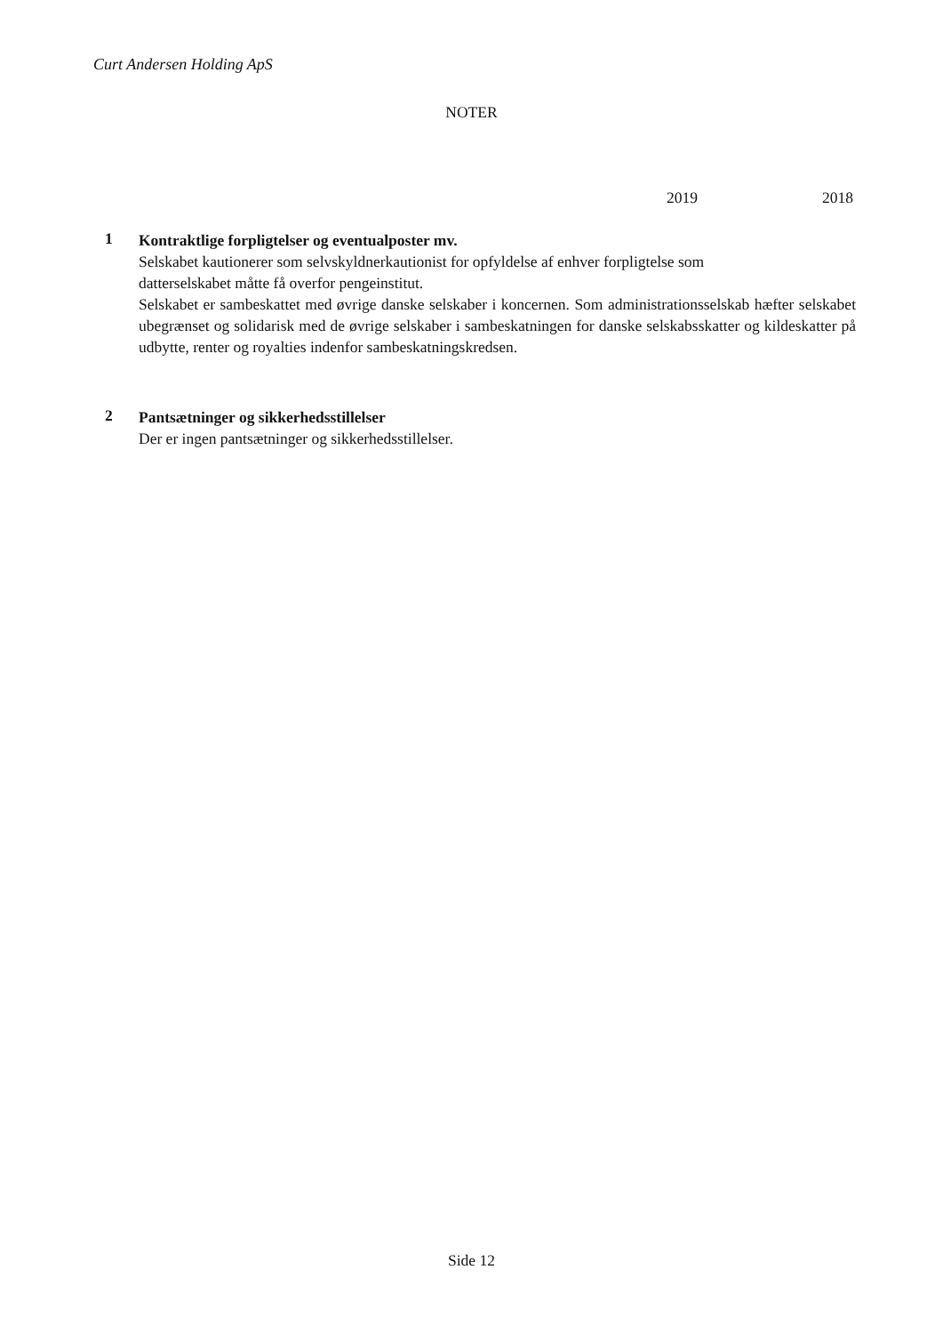Curt Andersen Holding ApS
NOTER
2019 2018
1
Kontraktlige forpligtelser og eventualposter mv.
Selskabet kautionerer som selvskyldnerkautionist for opfyldelse af enhver forpligtelse som
datterselskabet måtte få overfor pengeinstitut.
Selskabet er sambeskattet med øvrige danske selskaber i koncernen. Som administrationsselskab hæfter selskabet ubegrænset og solidarisk med de øvrige selskaber i sambeskatningen for danske selskabsskatter og kildeskatter på udbytte, renter og royalties indenfor sambeskatningskredsen.
2
Pantsætninger og sikkerhedsstillelser
Der er ingen pantsætninger og sikkerhedsstillelser.
Side 12